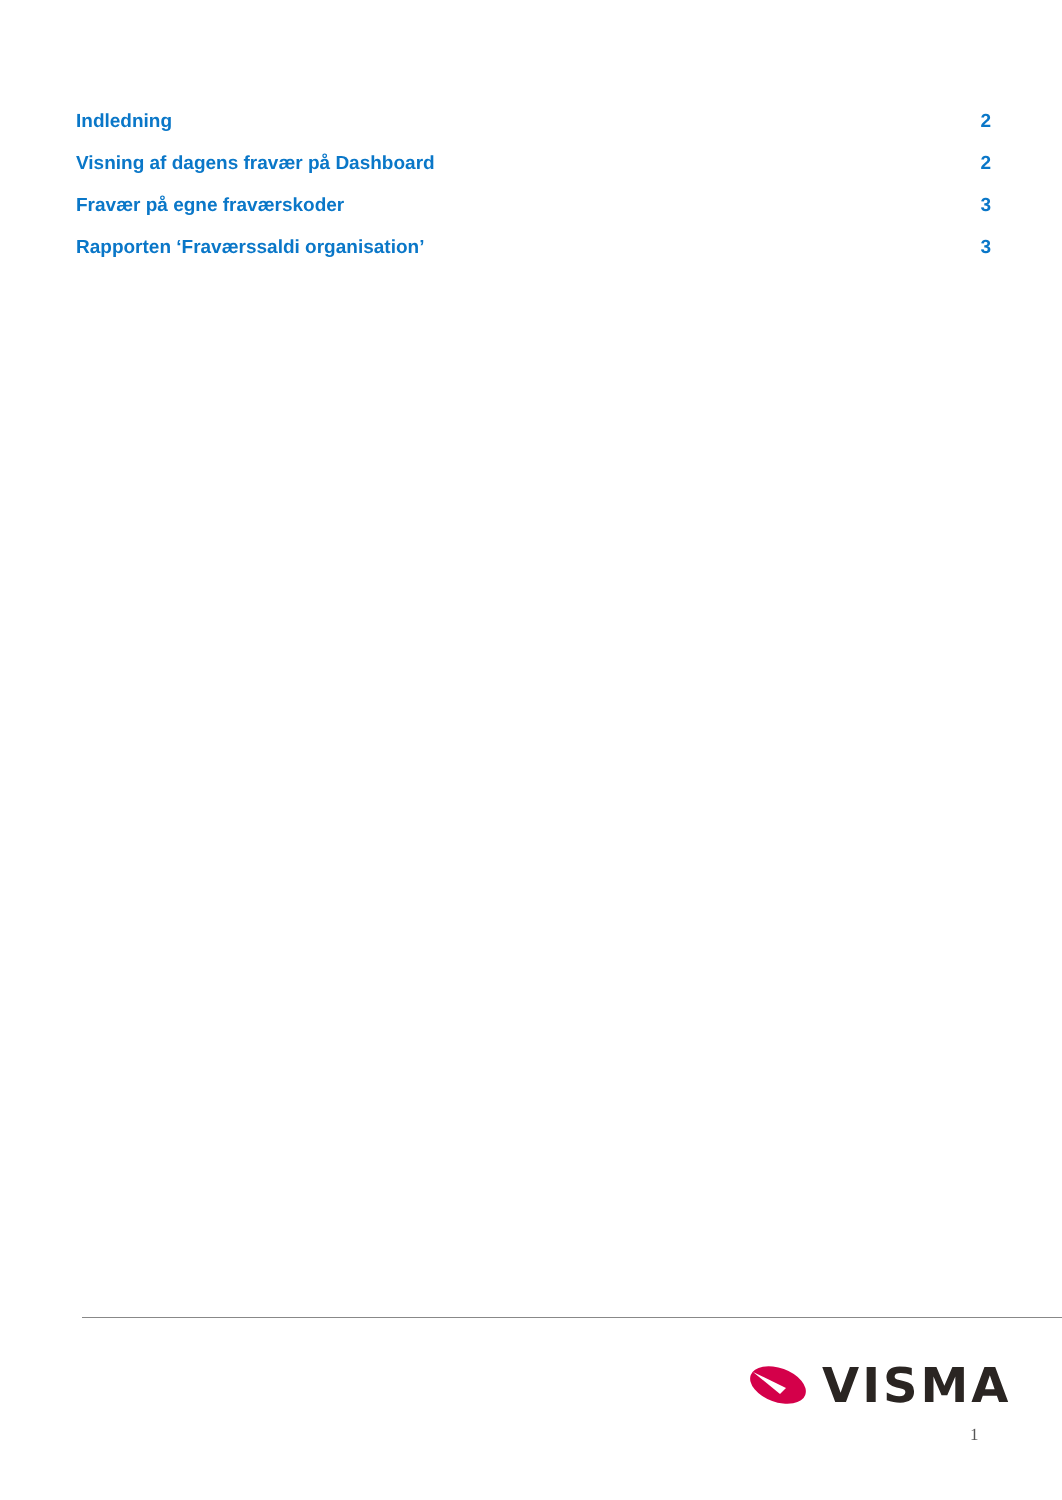Indledning 2
Visning af dagens fravær på Dashboard 2
Fravær på egne fraværskoder 3
Rapporten ‘Fraværssaldi organisation’ 3
VISMA
1